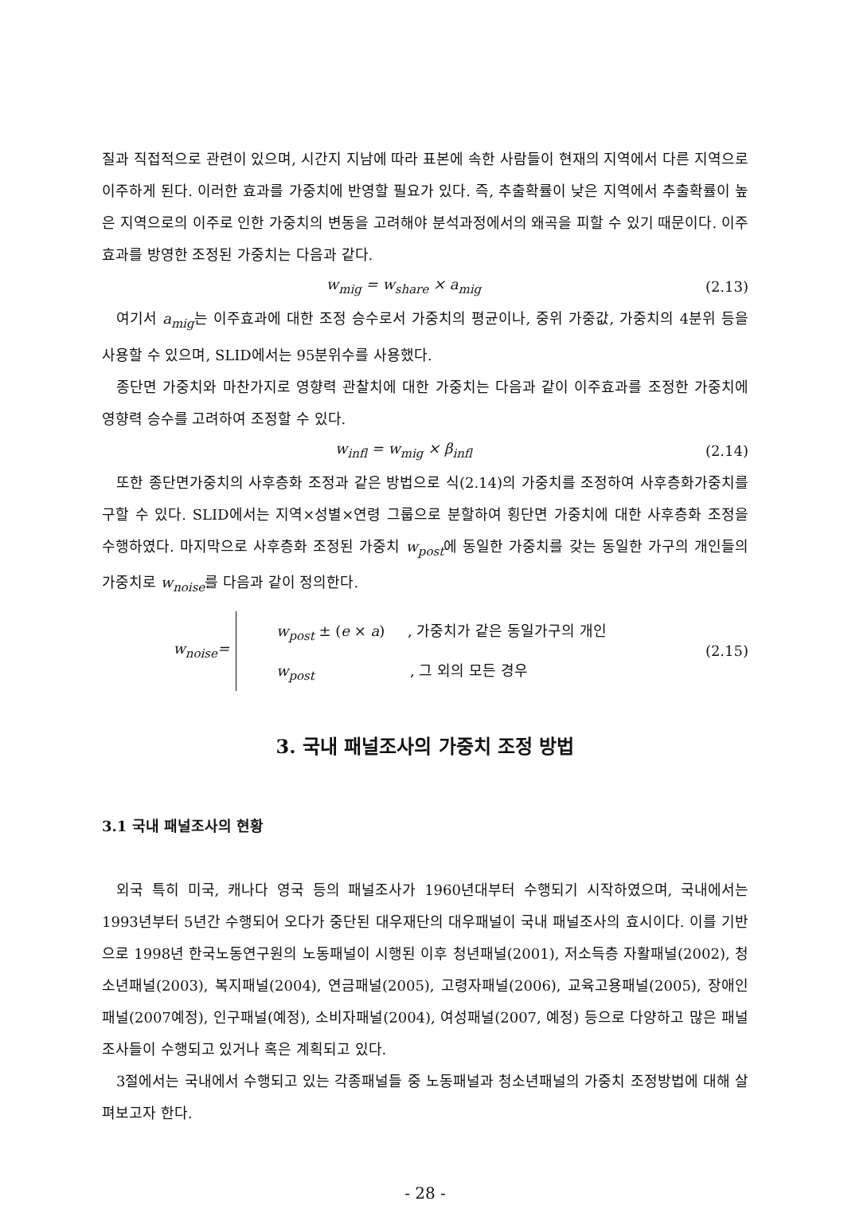질과 직접적으로 관련이 있으며, 시간지 지남에 따라 표본에 속한 사람들이 현재의 지역에서 다른 지역으로 이주하게 된다. 이러한 효과를 가중치에 반영할 필요가 있다. 즉, 추출확률이 낮은 지역에서 추출확률이 높은 지역으로의 이주로 인한 가중치의 변동을 고려해야 분석과정에서의 왜곡을 피할 수 있기 때문이다. 이주효과를 방영한 조정된 가중치는 다음과 같다.
w<sub>mig</sub> = w<sub>share</sub> × a<sub>mig</sub> (2.13)
여기서 a<sub>mig</sub>는 이주효과에 대한 조정 승수로서 가중치의 평균이나, 중위 가중값, 가중치의 4분위 등을 사용할 수 있으며, SLID에서는 95분위수를 사용했다.
종단면 가중치와 마찬가지로 영향력 관찰치에 대한 가중치는 다음과 같이 이주효과를 조정한 가중치에 영향력 승수를 고려하여 조정할 수 있다.
w<sub>infl</sub> = w<sub>mig</sub> × β<sub>infl</sub> (2.14)
또한 종단면가중치의 사후층화 조정과 같은 방법으로 식(2.14)의 가중치를 조정하여 사후층화가중치를 구할 수 있다. SLID에서는 지역×성별×연령 그룹으로 분할하여 횡단면 가중치에 대한 사후층화 조정을 수행하였다. 마지막으로 사후층화 조정된 가중치 w<sub>post</sub>에 동일한 가중치를 갖는 동일한 가구의 개인들의 가중치로 w<sub>noise</sub>를 다음과 같이 정의한다.
w<sub>noise</sub>=
w<sub>post</sub> ± (e × a) , 가중치가 같은 동일가구의 개인
w<sub>post</sub> , 그 외의 모든 경우
(2.15)
3. 국내 패널조사의 가중치 조정 방법
3.1 국내 패널조사의 현황
외국 특히 미국, 캐나다 영국 등의 패널조사가 1960년대부터 수행되기 시작하였으며, 국내에서는 1993년부터 5년간 수행되어 오다가 중단된 대우재단의 대우패널이 국내 패널조사의 효시이다. 이를 기반으로 1998년 한국노동연구원의 노동패널이 시행된 이후 청년패널(2001), 저소득층 자활패널(2002), 청소년패널(2003), 복지패널(2004), 연금패널(2005), 고령자패널(2006), 교육고용패널(2005), 장애인패널(2007예정), 인구패널(예정), 소비자패널(2004), 여성패널(2007, 예정) 등으로 다양하고 많은 패널조사들이 수행되고 있거나 혹은 계획되고 있다.
3절에서는 국내에서 수행되고 있는 각종패널들 중 노동패널과 청소년패널의 가중치 조정방법에 대해 살펴보고자 한다.
- 28 -